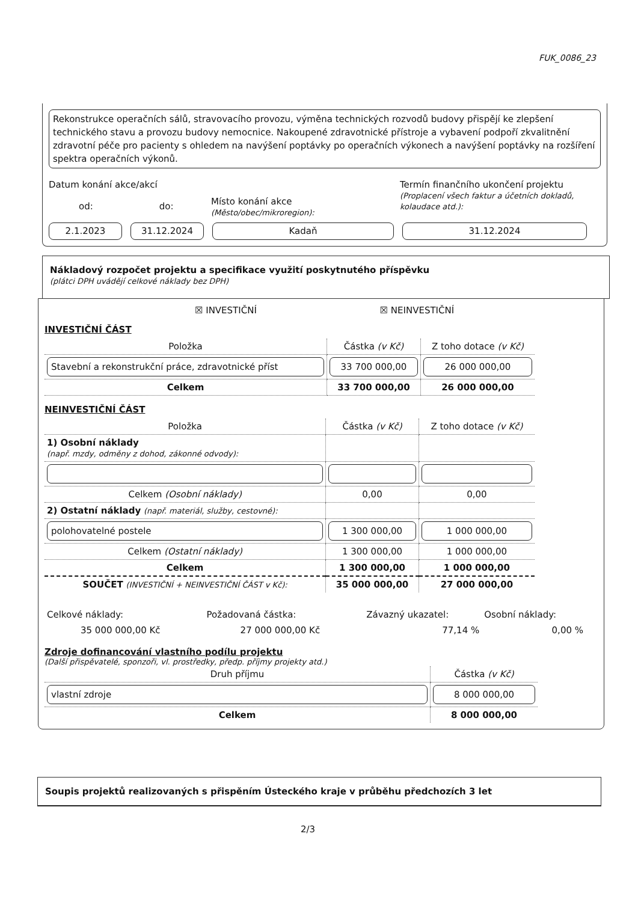FUK_0086_23
Rekonstrukce operačních sálů, stravovacího provozu, výměna technických rozvodů budovy přispějí ke zlepšení technického stavu a provozu budovy nemocnice. Nakoupené zdravotnické přístroje a vybavení podpoří zkvalitnění zdravotní péče pro pacienty s ohledem na navýšení poptávky po operačních výkonech a navýšení poptávky na rozšíření spektra operačních výkonů.
Datum konání akce/akcí
od: do:
Místo konání akce
(Město/obec/mikroregion):
Termín finančního ukončení projektu
(Proplacení všech faktur a účetních dokladů, kolaudace atd.):
2.1.2023 31.12.2024 Kadaň 31.12.2024
Nákladový rozpočet projektu a specifikace využití poskytnutého příspěvku
(plátci DPH uvádějí celkové náklady bez DPH)
☒ INVESTIČNÍ ☒ NEINVESTIČNÍ
INVESTIČNÍ ČÁST
| Položka | Částka (v Kč) | Z toho dotace (v Kč) |
| --- | --- | --- |
| Stavební a rekonstrukční práce, zdravotnické příst | 33 700 000,00 | 26 000 000,00 |
| Celkem | 33 700 000,00 | 26 000 000,00 |
NEINVESTIČNÍ ČÁST
| Položka | Částka (v Kč) | Z toho dotace (v Kč) |
| --- | --- | --- |
| 1) Osobní náklady (např. mzdy, odměny z dohod, zákonné odvody): | | |
| Celkem (Osobní náklady) | 0,00 | 0,00 |
| 2) Ostatní náklady (např. materiál, služby, cestovné): | | |
| polohovatelné postele | 1 300 000,00 | 1 000 000,00 |
| Celkem (Ostatní náklady) | 1 300 000,00 | 1 000 000,00 |
| Celkem | 1 300 000,00 | 1 000 000,00 |
| SOUČET (INVESTIČNÍ + NEINVESTIČNÍ ČÁST v Kč): | 35 000 000,00 | 27 000 000,00 |
| Celkové náklady: | Požadovaná částka: | Závazný ukazatel: | Osobní náklady: |
| 35 000 000,00 Kč | 27 000 000,00 Kč | 77,14 % | 0,00 % |
Zdroje dofinancování vlastního podílu projektu
(Další přispěvatelé, sponzoři, vl. prostředky, předp. příjmy projekty atd.)
| Druh příjmu | Částka (v Kč) |
| --- | --- |
| vlastní zdroje | 8 000 000,00 |
| Celkem | 8 000 000,00 |
Soupis projektů realizovaných s přispěním Ústeckého kraje v průběhu předchozích 3 let
2/3